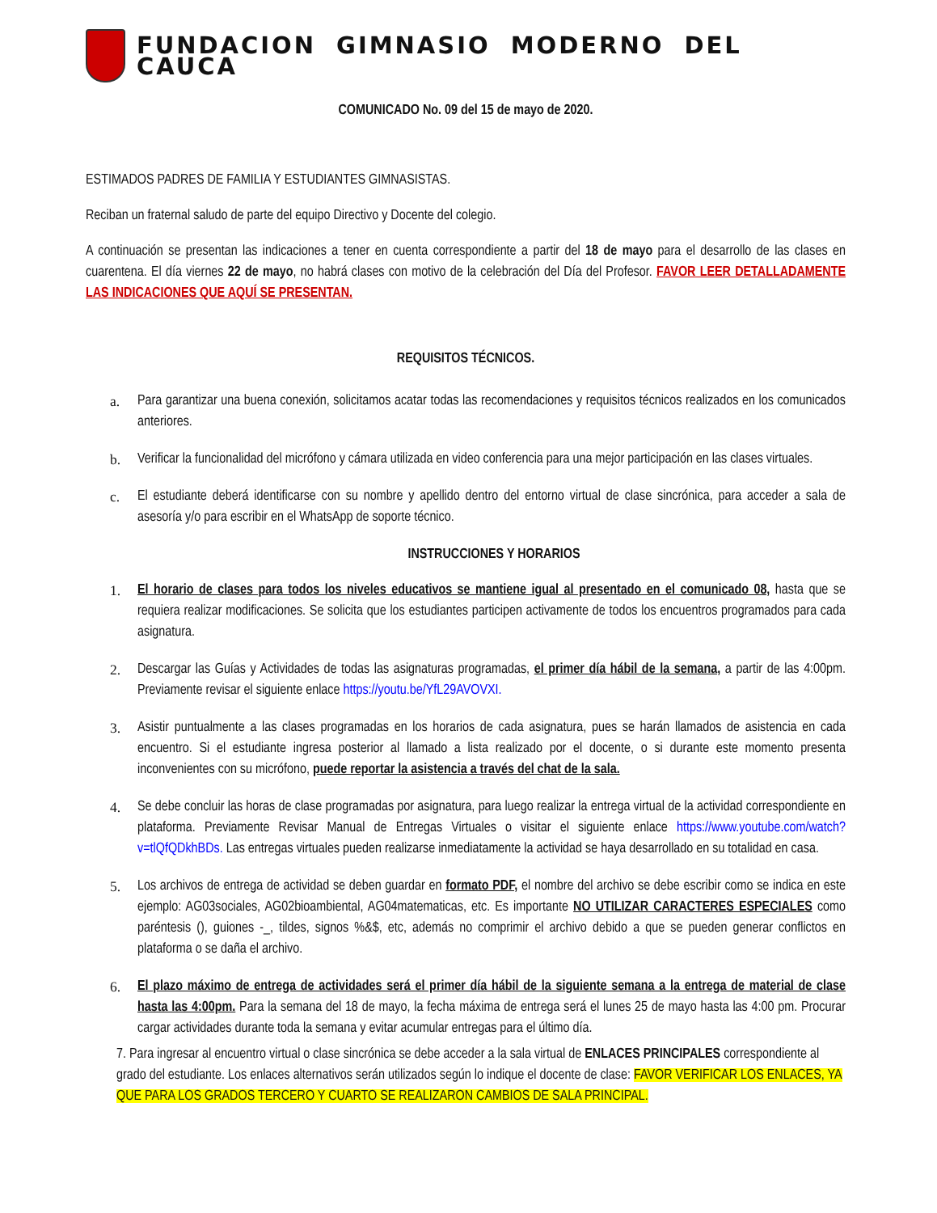FUNDACION GIMNASIO MODERNO DEL CAUCA
COMUNICADO No. 09 del 15 de mayo de 2020.
ESTIMADOS PADRES DE FAMILIA Y ESTUDIANTES GIMNASISTAS.
Reciban un fraternal saludo de parte del equipo Directivo y Docente del colegio.
A continuación se presentan las indicaciones a tener en cuenta correspondiente a partir del 18 de mayo para el desarrollo de las clases en cuarentena. El día viernes 22 de mayo, no habrá clases con motivo de la celebración del Día del Profesor. FAVOR LEER DETALLADAMENTE LAS INDICACIONES QUE AQUÍ SE PRESENTAN.
REQUISITOS TÉCNICOS.
a. Para garantizar una buena conexión, solicitamos acatar todas las recomendaciones y requisitos técnicos realizados en los comunicados anteriores.
b. Verificar la funcionalidad del micrófono y cámara utilizada en video conferencia para una mejor participación en las clases virtuales.
c. El estudiante deberá identificarse con su nombre y apellido dentro del entorno virtual de clase sincrónica, para acceder a sala de asesoría y/o para escribir en el WhatsApp de soporte técnico.
INSTRUCCIONES Y HORARIOS
1. El horario de clases para todos los niveles educativos se mantiene igual al presentado en el comunicado 08, hasta que se requiera realizar modificaciones. Se solicita que los estudiantes participen activamente de todos los encuentros programados para cada asignatura.
2. Descargar las Guías y Actividades de todas las asignaturas programadas, el primer día hábil de la semana, a partir de las 4:00pm. Previamente revisar el siguiente enlace https://youtu.be/YfL29AVOVXI.
3. Asistir puntualmente a las clases programadas en los horarios de cada asignatura, pues se harán llamados de asistencia en cada encuentro. Si el estudiante ingresa posterior al llamado a lista realizado por el docente, o si durante este momento presenta inconvenientes con su micrófono, puede reportar la asistencia a través del chat de la sala.
4. Se debe concluir las horas de clase programadas por asignatura, para luego realizar la entrega virtual de la actividad correspondiente en plataforma. Previamente Revisar Manual de Entregas Virtuales o visitar el siguiente enlace https://www.youtube.com/watch?v=tlQfQDkhBDs. Las entregas virtuales pueden realizarse inmediatamente la actividad se haya desarrollado en su totalidad en casa.
5. Los archivos de entrega de actividad se deben guardar en formato PDF, el nombre del archivo se debe escribir como se indica en este ejemplo: AG03sociales, AG02bioambiental, AG04matematicas, etc. Es importante NO UTILIZAR CARACTERES ESPECIALES como paréntesis (), guiones -_, tildes, signos %&$, etc, además no comprimir el archivo debido a que se pueden generar conflictos en plataforma o se daña el archivo.
6. El plazo máximo de entrega de actividades será el primer día hábil de la siguiente semana a la entrega de material de clase hasta las 4:00pm. Para la semana del 18 de mayo, la fecha máxima de entrega será el lunes 25 de mayo hasta las 4:00 pm. Procurar cargar actividades durante toda la semana y evitar acumular entregas para el último día.
7. Para ingresar al encuentro virtual o clase sincrónica se debe acceder a la sala virtual de ENLACES PRINCIPALES correspondiente al grado del estudiante. Los enlaces alternativos serán utilizados según lo indique el docente de clase: FAVOR VERIFICAR LOS ENLACES, YA QUE PARA LOS GRADOS TERCERO Y CUARTO SE REALIZARON CAMBIOS DE SALA PRINCIPAL.